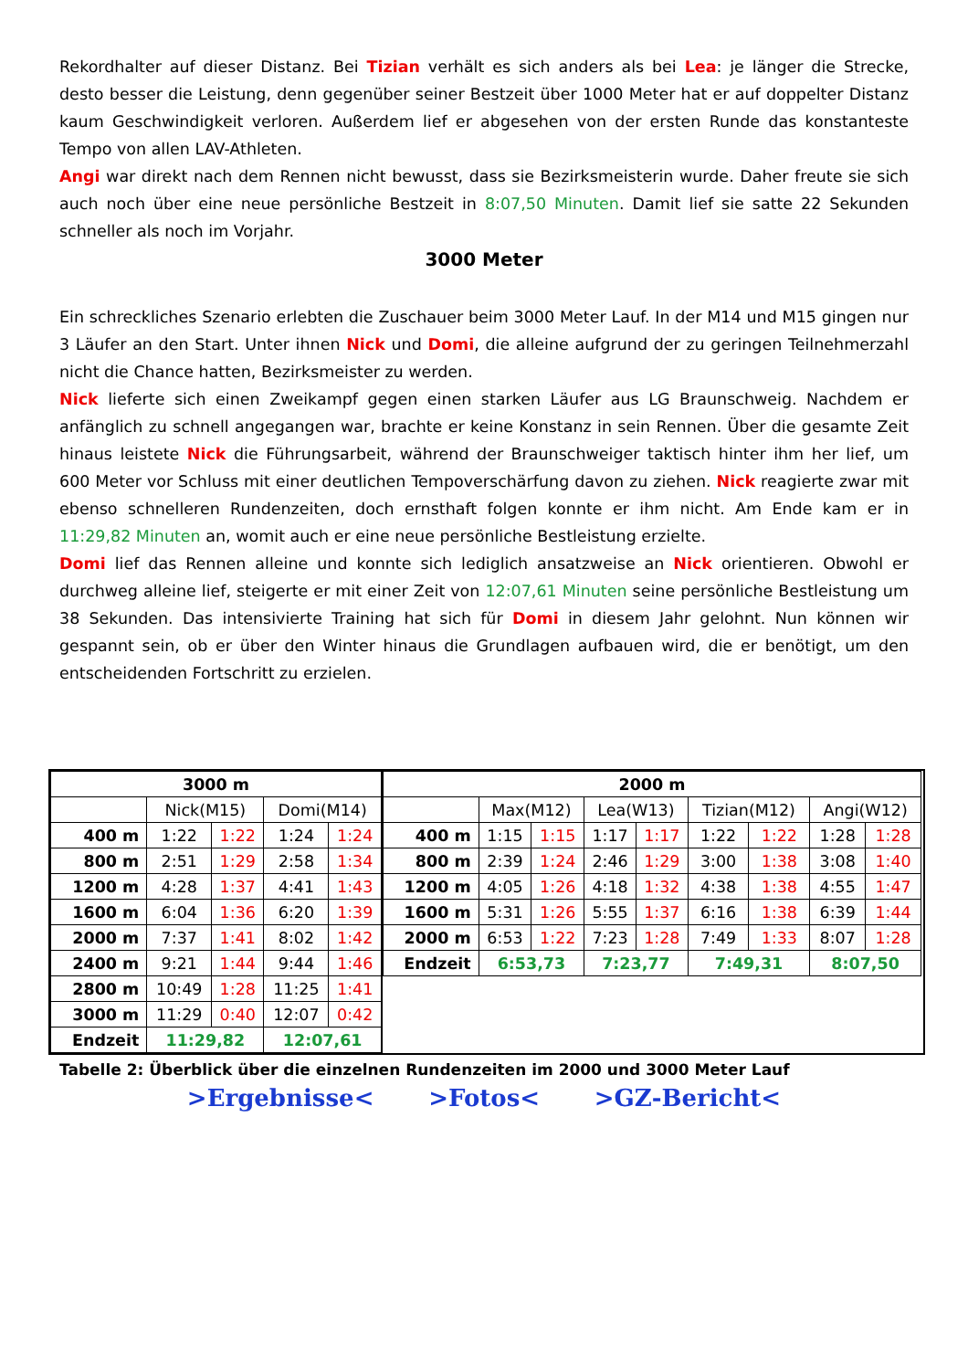Rekordhalter auf dieser Distanz. Bei Tizian verhält es sich anders als bei Lea: je länger die Strecke, desto besser die Leistung, denn gegenüber seiner Bestzeit über 1000 Meter hat er auf doppelter Distanz kaum Geschwindigkeit verloren. Außerdem lief er abgesehen von der ersten Runde das konstanteste Tempo von allen LAV-Athleten.
Angi war direkt nach dem Rennen nicht bewusst, dass sie Bezirksmeisterin wurde. Daher freute sie sich auch noch über eine neue persönliche Bestzeit in 8:07,50 Minuten. Damit lief sie satte 22 Sekunden schneller als noch im Vorjahr.
3000 Meter
Ein schreckliches Szenario erlebten die Zuschauer beim 3000 Meter Lauf. In der M14 und M15 gingen nur 3 Läufer an den Start. Unter ihnen Nick und Domi, die alleine aufgrund der zu geringen Teilnehmerzahl nicht die Chance hatten, Bezirksmeister zu werden.
Nick lieferte sich einen Zweikampf gegen einen starken Läufer aus LG Braunschweig. Nachdem er anfänglich zu schnell angegangen war, brachte er keine Konstanz in sein Rennen. Über die gesamte Zeit hinaus leistete Nick die Führungsarbeit, während der Braunschweiger taktisch hinter ihm her lief, um 600 Meter vor Schluss mit einer deutlichen Tempoverschärfung davon zu ziehen. Nick reagierte zwar mit ebenso schnelleren Rundenzeiten, doch ernsthaft folgen konnte er ihm nicht. Am Ende kam er in 11:29,82 Minuten an, womit auch er eine neue persönliche Bestleistung erzielte.
Domi lief das Rennen alleine und konnte sich lediglich ansatzweise an Nick orientieren. Obwohl er durchweg alleine lief, steigerte er mit einer Zeit von 12:07,61 Minuten seine persönliche Bestleistung um 38 Sekunden. Das intensivierte Training hat sich für Domi in diesem Jahr gelohnt. Nun können wir gespannt sein, ob er über den Winter hinaus die Grundlagen aufbauen wird, die er benötigt, um den entscheidenden Fortschritt zu erzielen.
| 3000 m | | | | |
| --- | --- | --- | --- | --- |
| | Nick(M15) | | Domi(M14) | |
| 400 m | 1:22 | 1:22 | 1:24 | 1:24 |
| 800 m | 2:51 | 1:29 | 2:58 | 1:34 |
| 1200 m | 4:28 | 1:37 | 4:41 | 1:43 |
| 1600 m | 6:04 | 1:36 | 6:20 | 1:39 |
| 2000 m | 7:37 | 1:41 | 8:02 | 1:42 |
| 2400 m | 9:21 | 1:44 | 9:44 | 1:46 |
| 2800 m | 10:49 | 1:28 | 11:25 | 1:41 |
| 3000 m | 11:29 | 0:40 | 12:07 | 0:42 |
| Endzeit | 11:29,82 | | 12:07,61 | |
| 2000 m | | | | | | | | |
| --- | --- | --- | --- | --- | --- | --- | --- | --- |
| | Max(M12) | | Lea(W13) | | Tizian(M12) | | Angi(W12) | |
| 400 m | 1:15 | 1:15 | 1:17 | 1:17 | 1:22 | 1:22 | 1:28 | 1:28 |
| 800 m | 2:39 | 1:24 | 2:46 | 1:29 | 3:00 | 1:38 | 3:08 | 1:40 |
| 1200 m | 4:05 | 1:26 | 4:18 | 1:32 | 4:38 | 1:38 | 4:55 | 1:47 |
| 1600 m | 5:31 | 1:26 | 5:55 | 1:37 | 6:16 | 1:38 | 6:39 | 1:44 |
| 2000 m | 6:53 | 1:22 | 7:23 | 1:28 | 7:49 | 1:33 | 8:07 | 1:28 |
| Endzeit | 6:53,73 | | 7:23,77 | | 7:49,31 | | 8:07,50 | |
Tabelle 2: Überblick über die einzelnen Rundenzeiten im 2000 und 3000 Meter Lauf
>Ergebnisse< >Fotos< >GZ-Bericht<